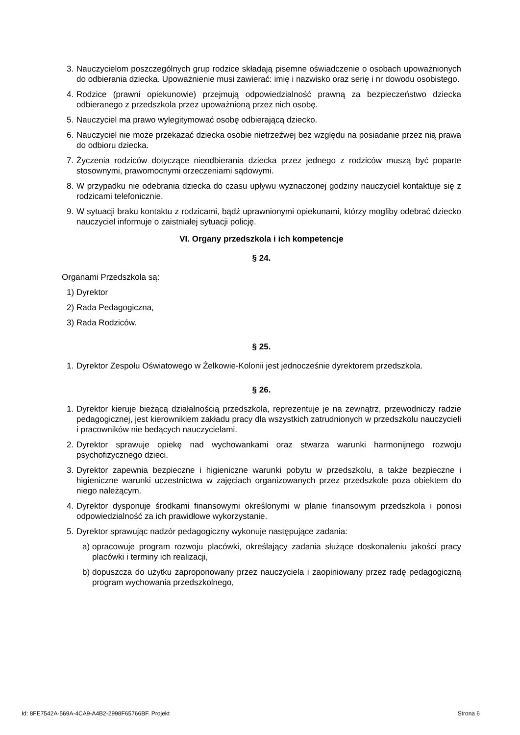3.
Nauczycielom poszczególnych grup rodzice składają pisemne oświadczenie o osobach upoważnionych do odbierania dziecka. Upoważnienie musi zawierać: imię i nazwisko oraz serię i nr dowodu osobistego.
4.
Rodzice (prawni opiekunowie) przejmują odpowiedzialność prawną za bezpieczeństwo dziecka odbieranego z przedszkola przez upoważnioną przez nich osobę.
5.
Nauczyciel ma prawo wylegitymować osobę odbierającą dziecko.
6.
Nauczyciel nie może przekazać dziecka osobie nietrzeźwej bez względu na posiadanie przez nią prawa do odbioru dziecka.
7.
Życzenia rodziców dotyczące nieodbierania dziecka przez jednego z rodziców muszą być poparte stosownymi, prawomocnymi orzeczeniami sądowymi.
8.
W przypadku nie odebrania dziecka do czasu upływu wyznaczonej godziny nauczyciel kontaktuje się z rodzicami telefonicznie.
9.
W sytuacji braku kontaktu z rodzicami, bądź uprawnionymi opiekunami, którzy mogliby odebrać dziecko nauczyciel informuje o zaistniałej sytuacji policję.
VI. Organy przedszkola i ich kompetencje
§ 24.
Organami Przedszkola są:
1)
Dyrektor
2)
Rada Pedagogiczna,
3)
Rada Rodziców.
§ 25.
1.
Dyrektor Zespołu Oświatowego w Żelkowie-Kolonii jest jednocześnie dyrektorem przedszkola.
§ 26.
1.
Dyrektor kieruje bieżącą działalnością przedszkola, reprezentuje je na zewnątrz, przewodniczy radzie pedagogicznej, jest kierownikiem zakładu pracy dla wszystkich zatrudnionych w przedszkolu nauczycieli i pracowników nie bedących nauczycielami.
2.
Dyrektor sprawuje opiekę nad wychowankami oraz stwarza warunki harmonijnego rozwoju psychofizycznego dzieci.
3.
Dyrektor zapewnia bezpieczne i higieniczne warunki pobytu w przedszkolu, a także bezpieczne i higieniczne warunki uczestnictwa w zajęciach organizowanych przez przedszkole poza obiektem do niego należącym.
4.
Dyrektor dysponuje środkami finansowymi określonymi w planie finansowym przedszkola i ponosi odpowiedzialność za ich prawidłowe wykorzystanie.
5.
Dyrektor sprawując nadzór pedagogiczny wykonuje następujące zadania:
a)
opracowuje program rozwoju placówki, określający zadania służące doskonaleniu jakości pracy placówki i terminy ich realizacji,
b)
dopuszcza do użytku zaproponowany przez nauczyciela i zaopiniowany przez radę pedagogiczną program wychowania przedszkolnego,
Id: 8FE7542A-569A-4CA9-A4B2-2998F65766BF. Projekt Strona 6